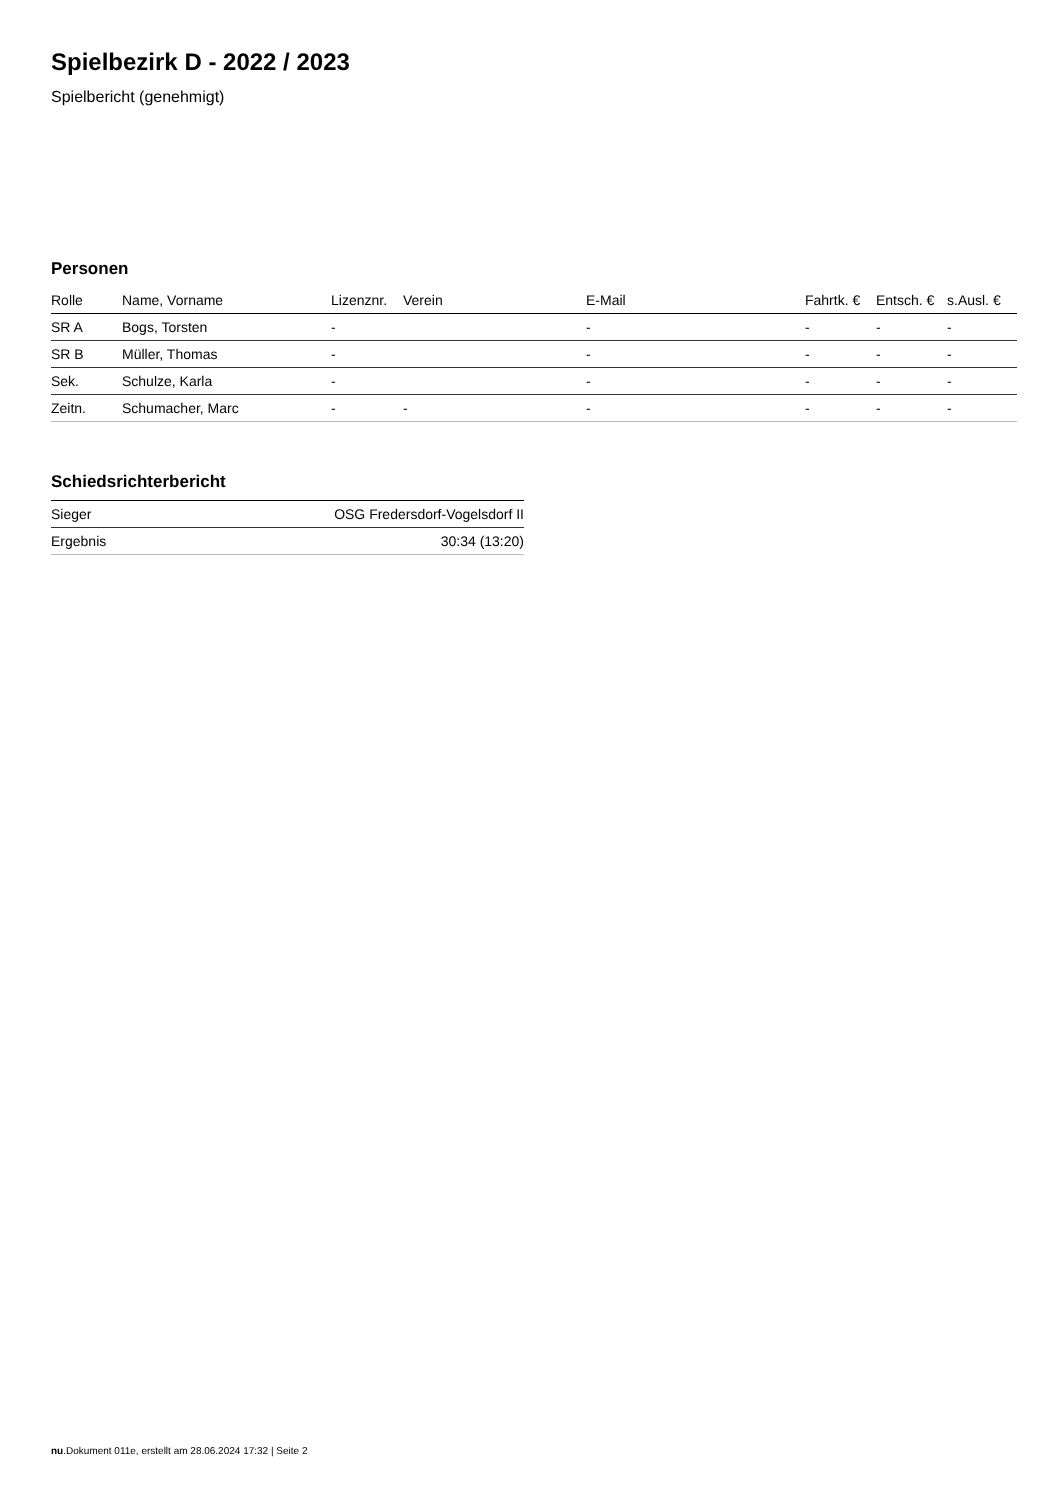Spielbezirk D - 2022 / 2023
Spielbericht (genehmigt)
Personen
| Rolle | Name, Vorname | Lizenznr. | Verein | E-Mail | Fahrtk. € | Entsch. € | s.Ausl. € |
| --- | --- | --- | --- | --- | --- | --- | --- |
| SR A | Bogs, Torsten | - | | - | - | - | - |
| SR B | Müller, Thomas | - | | - | - | - | - |
| Sek. | Schulze, Karla | - | | - | - | - | - |
| Zeitn. | Schumacher, Marc | - | - | - | - | - | - |
Schiedsrichterbericht
| Sieger | OSG Fredersdorf-Vogelsdorf II |
| Ergebnis | 30:34 (13:20) |
nu.Dokument 011e, erstellt am 28.06.2024 17:32 | Seite 2